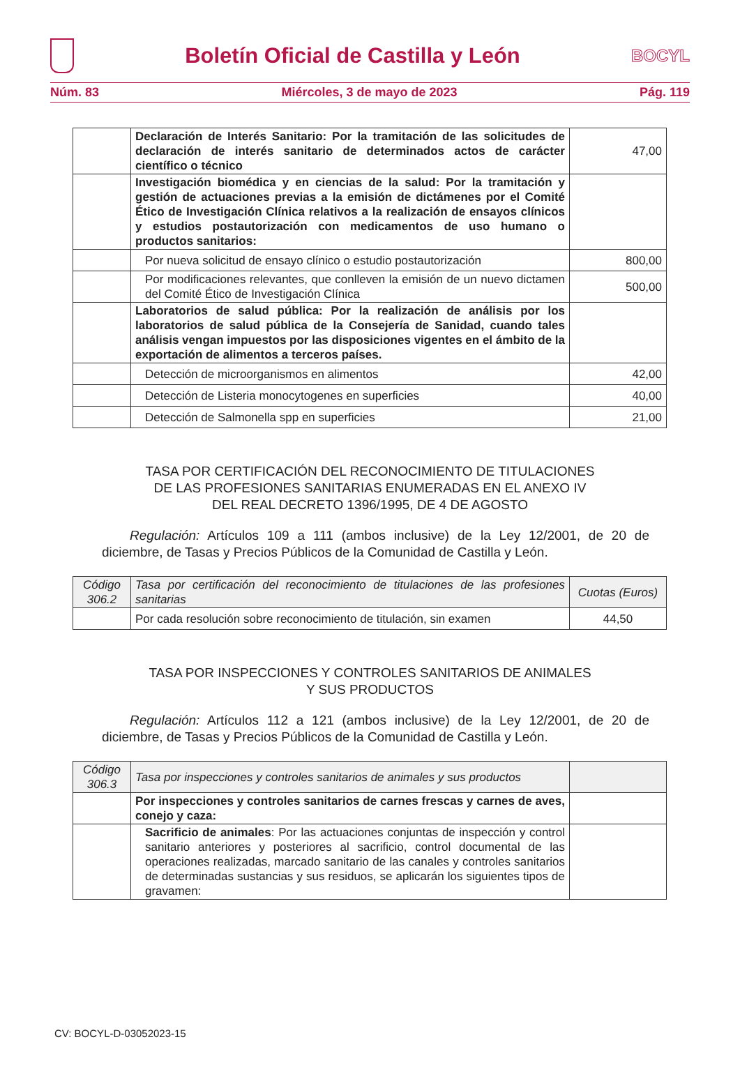Boletín Oficial de Castilla y León
BOCYL
Núm. 83 Miércoles, 3 de mayo de 2023 Pág. 119
| | Declaración de Interés Sanitario: Por la tramitación de las solicitudes de declaración de interés sanitario de determinados actos de carácter científico o técnico | 47,00 |
| | Investigación biomédica y en ciencias de la salud: Por la tramitación y gestión de actuaciones previas a la emisión de dictámenes por el Comité Ético de Investigación Clínica relativos a la realización de ensayos clínicos y estudios postautorización con medicamentos de uso humano o productos sanitarios: | |
| | Por nueva solicitud de ensayo clínico o estudio postautorización | 800,00 |
| | Por modificaciones relevantes, que conlleven la emisión de un nuevo dictamen del Comité Ético de Investigación Clínica | 500,00 |
| | Laboratorios de salud pública: Por la realización de análisis por los laboratorios de salud pública de la Consejería de Sanidad, cuando tales análisis vengan impuestos por las disposiciones vigentes en el ámbito de la exportación de alimentos a terceros países. | |
| | Detección de microorganismos en alimentos | 42,00 |
| | Detección de Listeria monocytogenes en superficies | 40,00 |
| | Detección de Salmonella spp en superficies | 21,00 |
TASA POR CERTIFICACIÓN DEL RECONOCIMIENTO DE TITULACIONES
DE LAS PROFESIONES SANITARIAS ENUMERADAS EN EL ANEXO IV
DEL REAL DECRETO 1396/1995, DE 4 DE AGOSTO
Regulación: Artículos 109 a 111 (ambos inclusive) de la Ley 12/2001, de 20 de diciembre, de Tasas y Precios Públicos de la Comunidad de Castilla y León.
| Código 306.2 | Tasa por certificación del reconocimiento de titulaciones de las profesiones sanitarias | Cuotas (Euros) |
| | Por cada resolución sobre reconocimiento de titulación, sin examen | 44,50 |
TASA POR INSPECCIONES Y CONTROLES SANITARIOS DE ANIMALES
Y SUS PRODUCTOS
Regulación: Artículos 112 a 121 (ambos inclusive) de la Ley 12/2001, de 20 de diciembre, de Tasas y Precios Públicos de la Comunidad de Castilla y León.
| Código 306.3 | Tasa por inspecciones y controles sanitarios de animales y sus productos | |
| | Por inspecciones y controles sanitarios de carnes frescas y carnes de aves, conejo y caza: | |
| | Sacrificio de animales : Por las actuaciones conjuntas de inspección y control sanitario anteriores y posteriores al sacrificio, control documental de las operaciones realizadas, marcado sanitario de las canales y controles sanitarios de determinadas sustancias y sus residuos, se aplicarán los siguientes tipos de gravamen: | |
CV: BOCYL-D-03052023-15